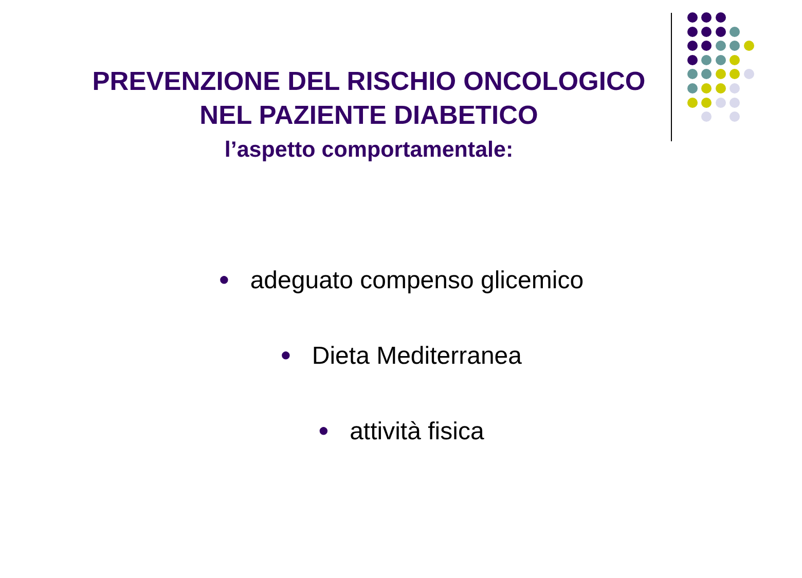PREVENZIONE DEL RISCHIO ONCOLOGICO
NEL PAZIENTE DIABETICO
l’aspetto comportamentale:
● adeguato compenso glicemico
● Dieta Mediterranea
● attività fisica